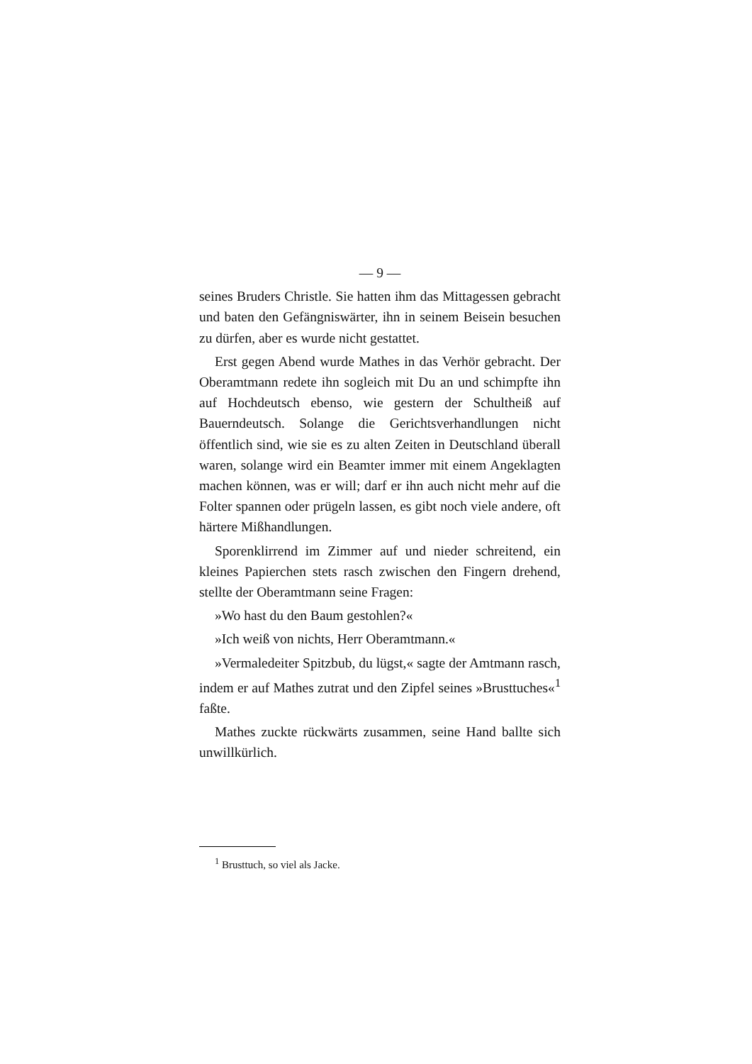— 9 —
seines Bruders Christle. Sie hatten ihm das Mittagessen gebracht und baten den Gefängniswärter, ihn in seinem Beisein besuchen zu dürfen, aber es wurde nicht gestattet.
Erst gegen Abend wurde Mathes in das Verhör gebracht. Der Oberamtmann redete ihn sogleich mit Du an und schimpfte ihn auf Hochdeutsch ebenso, wie gestern der Schultheiß auf Bauerndeutsch. Solange die Gerichtsverhandlungen nicht öffentlich sind, wie sie es zu alten Zeiten in Deutschland überall waren, solange wird ein Beamter immer mit einem Angeklagten machen können, was er will; darf er ihn auch nicht mehr auf die Folter spannen oder prügeln lassen, es gibt noch viele andere, oft härtere Mißhandlungen.
Sporenklirrend im Zimmer auf und nieder schreitend, ein kleines Papierchen stets rasch zwischen den Fingern drehend, stellte der Oberamtmann seine Fragen:
»Wo hast du den Baum gestohlen?«
»Ich weiß von nichts, Herr Oberamtmann.«
»Vermaledeiter Spitzbub, du lügst,« sagte der Amtmann rasch, indem er auf Mathes zutrat und den Zipfel seines »Brusttuches«<sup>1</sup> faßte.
Mathes zuckte rückwärts zusammen, seine Hand ballte sich unwillkürlich.
<sup>1</sup> Brusttuch, so viel als Jacke.